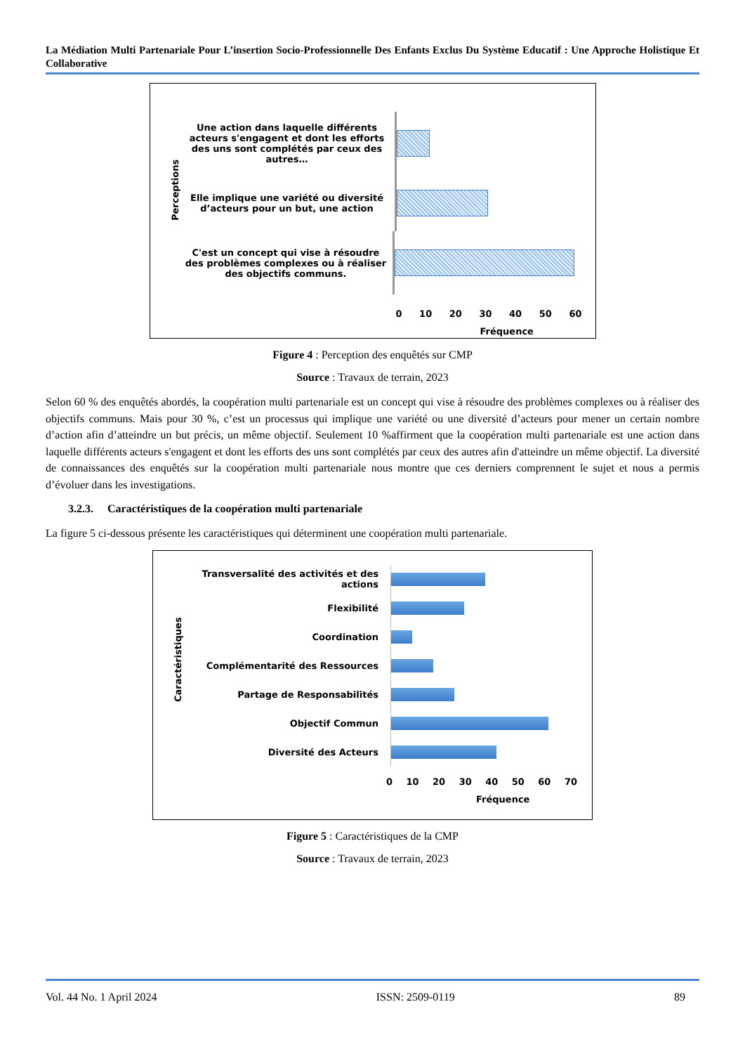La Médiation Multi Partenariale Pour L’insertion Socio-Professionnelle Des Enfants Exclus Du Système Educatif : Une Approche Holistique Et Collaborative
Perceptions
Une action dans laquelle différents acteurs s'engagent et dont les efforts des uns sont complétés par ceux des autres…
Elle implique une variété ou diversité d’acteurs pour un but, une action
C'est un concept qui vise à résoudre des problèmes complexes ou à réaliser des objectifs communs.
0 10 20 30 40 50 60
Fréquence
Figure 4 : Perception des enquêtés sur CMP
Source : Travaux de terrain, 2023
Selon 60 % des enquêtés abordés, la coopération multi partenariale est un concept qui vise à résoudre des problèmes complexes ou à réaliser des objectifs communs. Mais pour 30 %, c’est un processus qui implique une variété ou une diversité d’acteurs pour mener un certain nombre d’action afin d’atteindre un but précis, un même objectif. Seulement 10 %affirment que la coopération multi partenariale est une action dans laquelle différents acteurs s'engagent et dont les efforts des uns sont complétés par ceux des autres afin d'atteindre un même objectif. La diversité de connaissances des enquêtés sur la coopération multi partenariale nous montre que ces derniers comprennent le sujet et nous a permis d’évoluer dans les investigations.
3.2.3. Caractéristiques de la coopération multi partenariale
La figure 5 ci-dessous présente les caractéristiques qui déterminent une coopération multi partenariale.
Caractéristiques
Transversalité des activités et des actions
Flexibilité
Coordination
Complémentarité des Ressources
Partage de Responsabilités
Objectif Commun
Diversité des Acteurs
0 10 20 30 40 50 60 70
Fréquence
Figure 5 : Caractéristiques de la CMP
Source : Travaux de terrain, 2023
Vol. 44 No. 1 April 2024 ISSN: 2509-0119 89